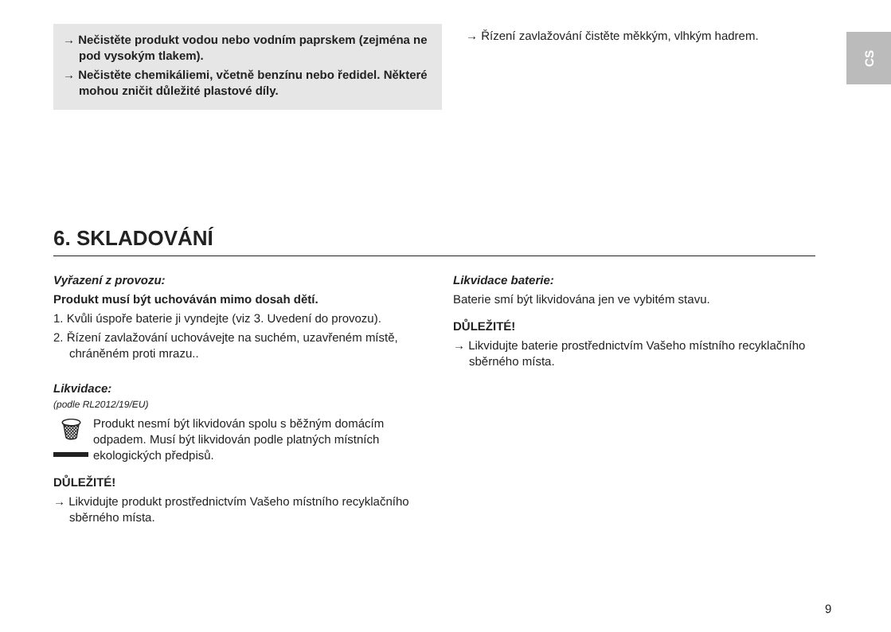CS
→ Nečistěte produkt vodou nebo vodním paprskem (zejména ne pod vysokým tlakem).
→ Nečistěte chemikáliemi, včetně benzínu nebo ředidel. Některé mohou zničit důležité plastové díly.
→ Řízení zavlažování čistěte měkkým, vlhkým hadrem.
6. SKLADOVÁNÍ
Vyřazení z provozu:
Produkt musí být uchováván mimo dosah dětí.
1. Kvůli úspoře baterie ji vyndejte (viz 3. Uvedení do provozu).
2. Řízení zavlažování uchovávejte na suchém, uzavřeném místě, chráněném proti mrazu..
Likvidace:
(podle RL2012/19/EU)
🗑
Produkt nesmí být likvidován spolu s běžným domácím odpadem. Musí být likvidován podle platných místních ekologických předpisů.
DŮLEŽITÉ!
→ Likvidujte produkt prostřednictvím Vašeho místního recyklačního sběrného místa.
Likvidace baterie:
Baterie smí být likvidována jen ve vybitém stavu.
DŮLEŽITÉ!
→ Likvidujte baterie prostřednictvím Vašeho místního recyklačního sběrného místa.
9